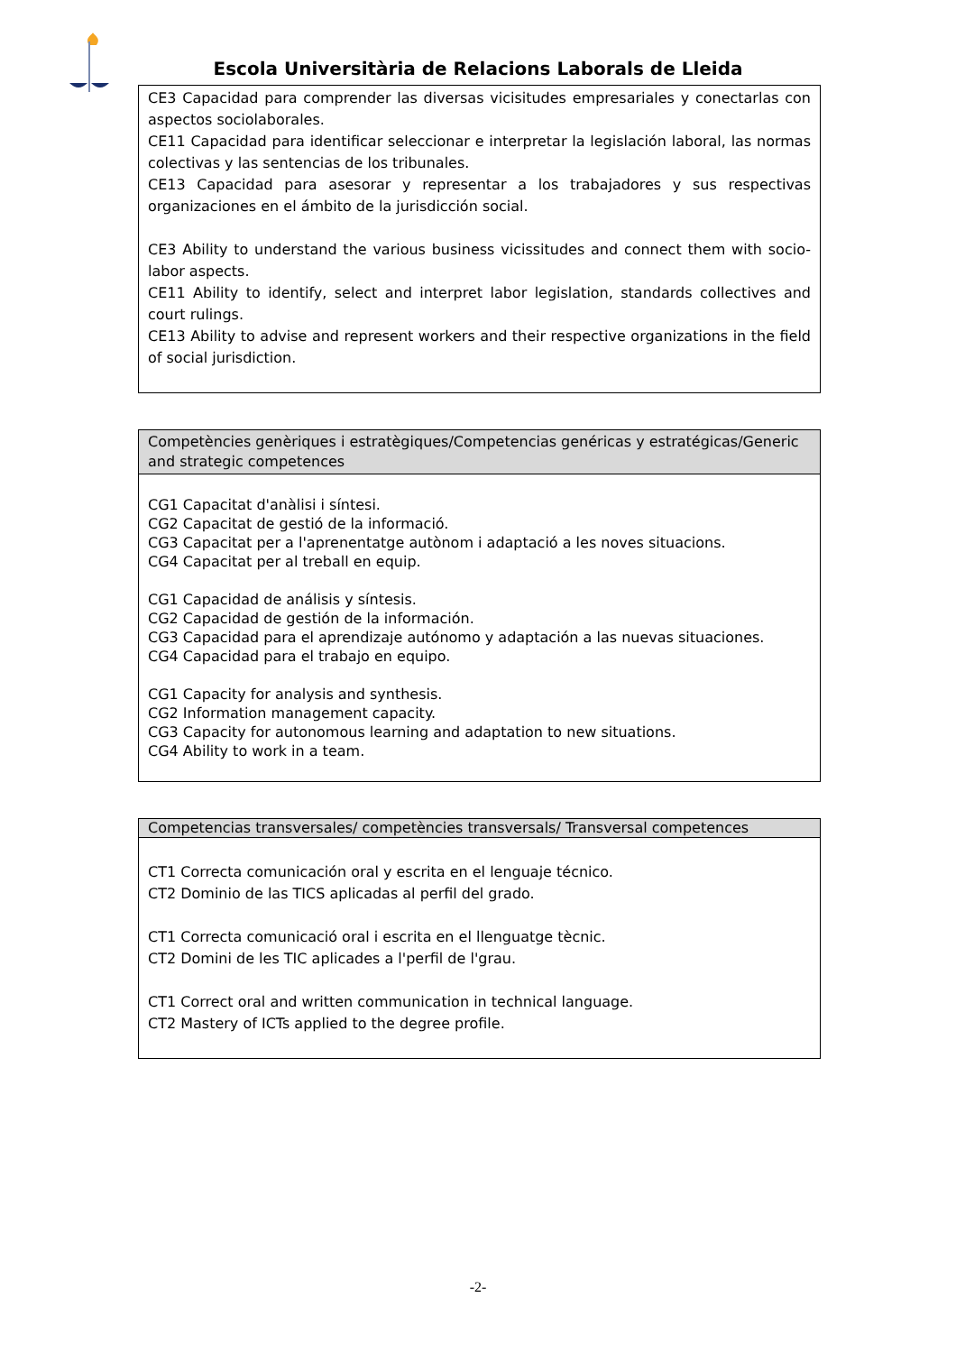Escola Universitària de Relacions Laborals de Lleida
| CE3 Capacidad para comprender las diversas vicisitudes empresariales y conectarlas con aspectos sociolaborales. CE11 Capacidad para identificar seleccionar e interpretar la legislación laboral, las normas colectivas y las sentencias de los tribunales. CE13 Capacidad para asesorar y representar a los trabajadores y sus respectivas organizaciones en el ámbito de la jurisdicción social. CE3 Ability to understand the various business vicissitudes and connect them with socio-labor aspects. CE11 Ability to identify, select and interpret labor legislation, standards collectives and court rulings. CE13 Ability to advise and represent workers and their respective organizations in the field of social jurisdiction. |
| Competències genèriques i estratègiques/Competencias genéricas y estratégicas/Generic and strategic competences |
| --- |
| CG1 Capacitat d'anàlisi i síntesi. CG2 Capacitat de gestió de la informació. CG3 Capacitat per a l'aprenentatge autònom i adaptació a les noves situacions. CG4 Capacitat per al treball en equip. CG1 Capacidad de análisis y síntesis. CG2 Capacidad de gestión de la información. CG3 Capacidad para el aprendizaje autónomo y adaptación a las nuevas situaciones. CG4 Capacidad para el trabajo en equipo. CG1 Capacity for analysis and synthesis. CG2 Information management capacity. CG3 Capacity for autonomous learning and adaptation to new situations. CG4 Ability to work in a team. |
| Competencias transversales/ competències transversals/ Transversal competences |
| --- |
| CT1 Correcta comunicación oral y escrita en el lenguaje técnico. CT2 Dominio de las TICS aplicadas al perfil del grado. CT1 Correcta comunicació oral i escrita en el llenguatge tècnic. CT2 Domini de les TIC aplicades a l'perfil de l'grau. CT1 Correct oral and written communication in technical language. CT2 Mastery of ICTs applied to the degree profile. |
-2-